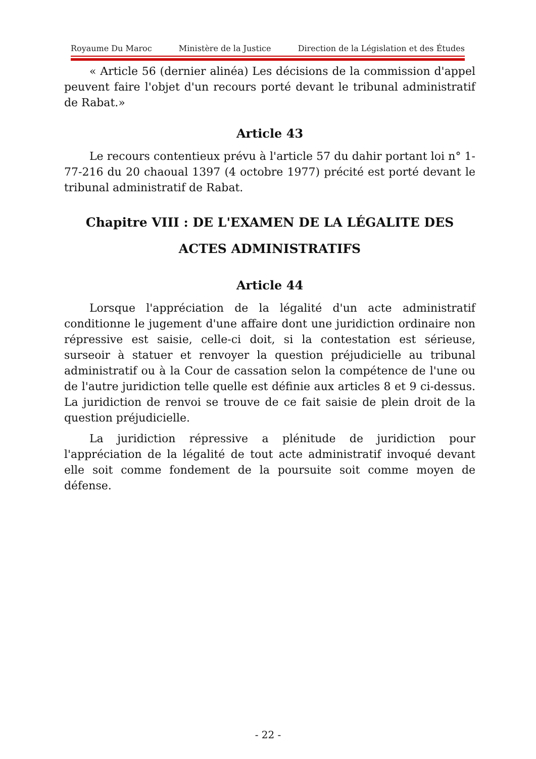Royaume Du Maroc Ministère de la Justice Direction de la Législation et des Études
« Article 56 (dernier alinéa) Les décisions de la commission d'appel peuvent faire l'objet d'un recours porté devant le tribunal administratif de Rabat.»
Article 43
Le recours contentieux prévu à l'article 57 du dahir portant loi n° 1-77-216 du 20 chaoual 1397 (4 octobre 1977) précité est porté devant le tribunal administratif de Rabat.
Chapitre VIII : DE L'EXAMEN DE LA LÉGALITE DES ACTES ADMINISTRATIFS
Article 44
Lorsque l'appréciation de la légalité d'un acte administratif conditionne le jugement d'une affaire dont une juridiction ordinaire non répressive est saisie, celle-ci doit, si la contestation est sérieuse, surseoir à statuer et renvoyer la question préjudicielle au tribunal administratif ou à la Cour de cassation selon la compétence de l'une ou de l'autre juridiction telle quelle est définie aux articles 8 et 9 ci-dessus. La juridiction de renvoi se trouve de ce fait saisie de plein droit de la question préjudicielle.
La juridiction répressive a plénitude de juridiction pour l'appréciation de la légalité de tout acte administratif invoqué devant elle soit comme fondement de la poursuite soit comme moyen de défense.
- 22 -